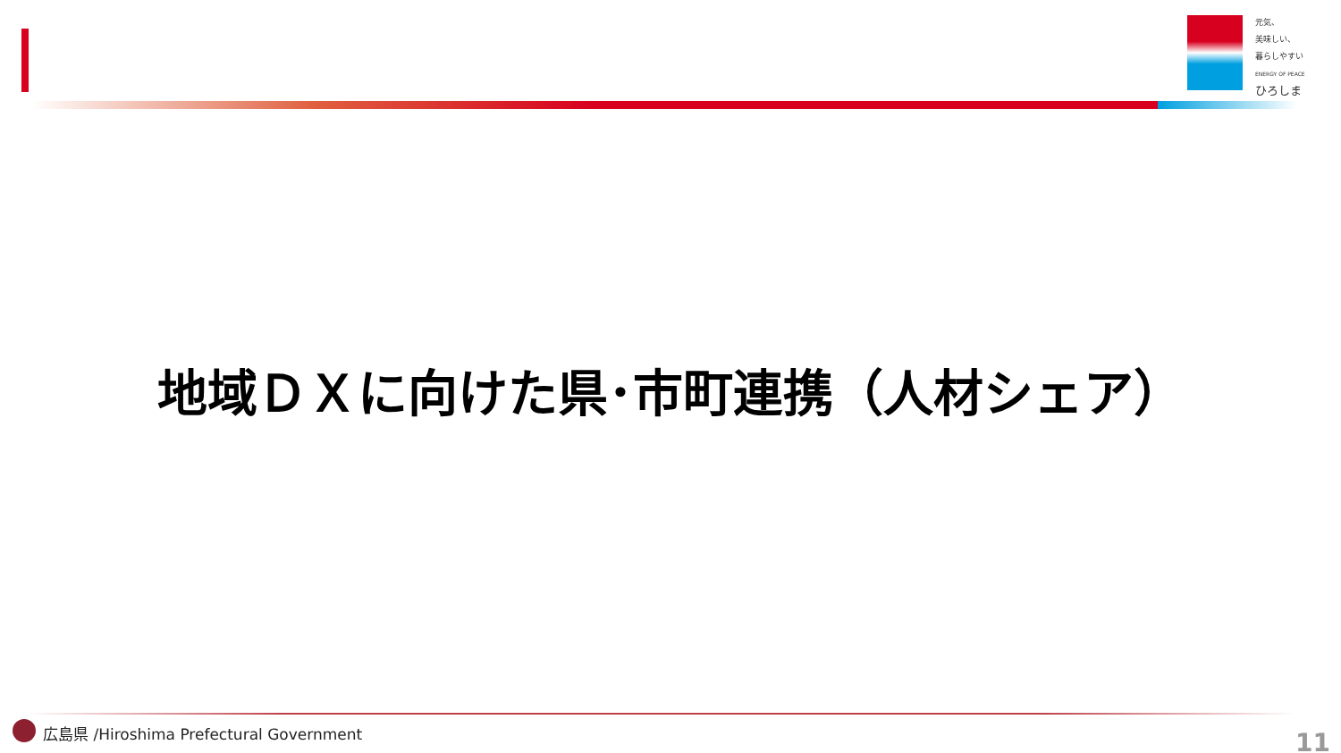元気、
美味しい、
暮らしやすい
ENERGY OF PEACE
ひろしま
地域ＤＸに向けた県･市町連携（人材シェア）
広島県 /Hiroshima Prefectural Government
11